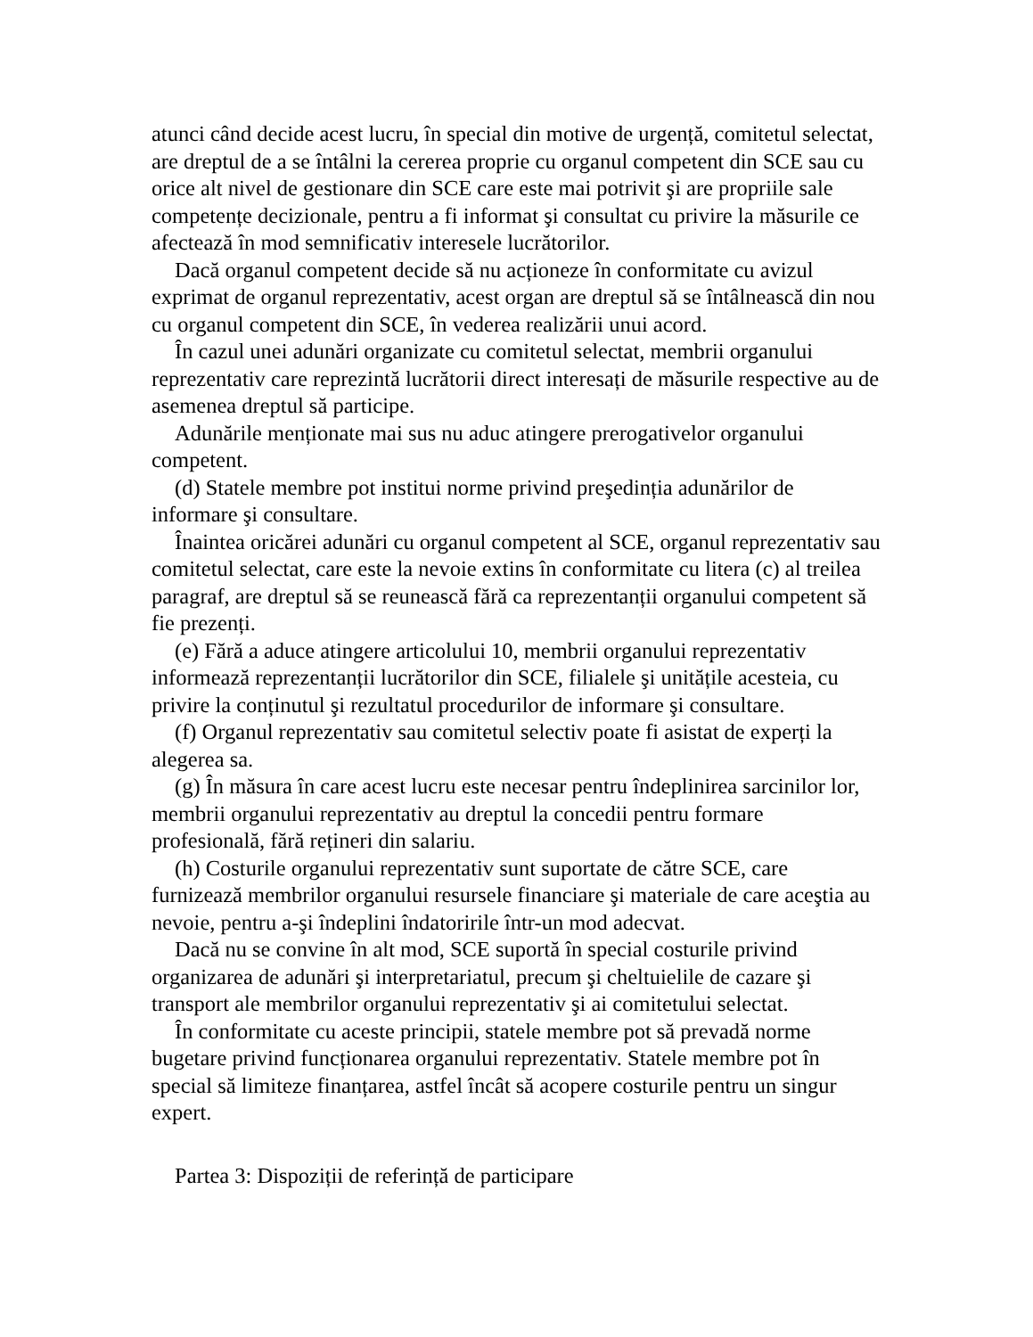atunci când decide acest lucru, în special din motive de urgență, comitetul selectat, are dreptul de a se întâlni la cererea proprie cu organul competent din SCE sau cu orice alt nivel de gestionare din SCE care este mai potrivit şi are propriile sale competențe decizionale, pentru a fi informat şi consultat cu privire la măsurile ce afectează în mod semnificativ interesele lucrătorilor.
Dacă organul competent decide să nu acționeze în conformitate cu avizul exprimat de organul reprezentativ, acest organ are dreptul să se întâlnească din nou cu organul competent din SCE, în vederea realizării unui acord.
În cazul unei adunări organizate cu comitetul selectat, membrii organului reprezentativ care reprezintă lucrătorii direct interesați de măsurile respective au de asemenea dreptul să participe.
Adunările menționate mai sus nu aduc atingere prerogativelor organului competent.
(d) Statele membre pot institui norme privind preşedinția adunărilor de informare şi consultare.
Înaintea oricărei adunări cu organul competent al SCE, organul reprezentativ sau comitetul selectat, care este la nevoie extins în conformitate cu litera (c) al treilea paragraf, are dreptul să se reunească fără ca reprezentanții organului competent să fie prezenți.
(e) Fără a aduce atingere articolului 10, membrii organului reprezentativ informează reprezentanții lucrătorilor din SCE, filialele şi unitățile acesteia, cu privire la conținutul şi rezultatul procedurilor de informare şi consultare.
(f) Organul reprezentativ sau comitetul selectiv poate fi asistat de experți la alegerea sa.
(g) În măsura în care acest lucru este necesar pentru îndeplinirea sarcinilor lor, membrii organului reprezentativ au dreptul la concedii pentru formare profesională, fără rețineri din salariu.
(h) Costurile organului reprezentativ sunt suportate de către SCE, care furnizează membrilor organului resursele financiare şi materiale de care aceştia au nevoie, pentru a-şi îndeplini îndatoririle într-un mod adecvat.
Dacă nu se convine în alt mod, SCE suportă în special costurile privind organizarea de adunări şi interpretariatul, precum şi cheltuielile de cazare şi transport ale membrilor organului reprezentativ şi ai comitetului selectat.
În conformitate cu aceste principii, statele membre pot să prevadă norme bugetare privind funcționarea organului reprezentativ. Statele membre pot în special să limiteze finanțarea, astfel încât să acopere costurile pentru un singur expert.
Partea 3: Dispoziții de referință de participare